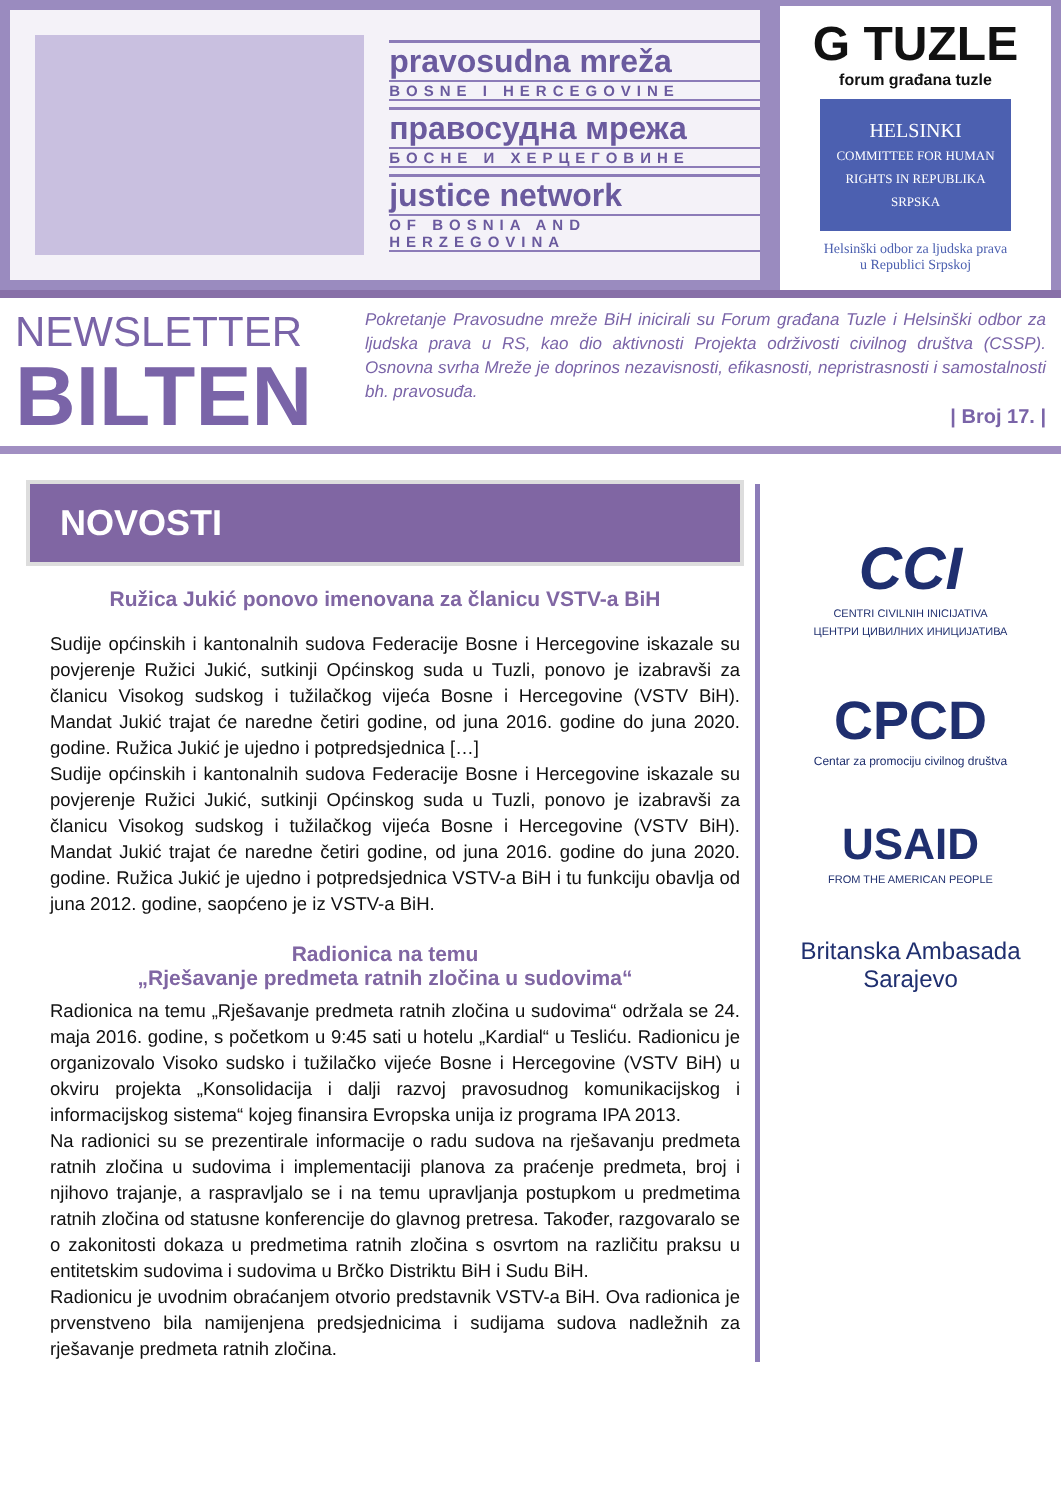pravosudna mreža
BOSNE I HERCEGOVINE
правосудна мрежа
БОСНЕ И ХЕРЦЕГОВИНЕ
justice network
OF BOSNIA AND HERZEGOVINA
G TUZLE
forum građana tuzle
HELSINKI
COMMITTEE FOR HUMAN RIGHTS IN REPUBLIKA SRPSKA
Helsinški odbor za ljudska prava
u Republici Srpskoj
NEWSLETTER
BILTEN
Pokretanje Pravosudne mreže BiH inicirali su Forum građana Tuzle i Helsinški odbor za ljudska prava u RS, kao dio aktivnosti Projekta održivosti civilnog društva (CSSP). Osnovna svrha Mreže je doprinos nezavisnosti, efikasnosti, nepristrasnosti i samostalnosti bh. pravosuđa.
| Broj 17. |
NOVOSTI
Ružica Jukić ponovo imenovana za članicu VSTV-a BiH
Sudije općinskih i kantonalnih sudova Federacije Bosne i Hercegovine iskazale su povjerenje Ružici Jukić, sutkinji Općinskog suda u Tuzli, ponovo je izabravši za članicu Visokog sudskog i tužilačkog vijeća Bosne i Hercegovine (VSTV BiH). Mandat Jukić trajat će naredne četiri godine, od juna 2016. godine do juna 2020. godine. Ružica Jukić je ujedno i potpredsjednica […]
Sudije općinskih i kantonalnih sudova Federacije Bosne i Hercegovine iskazale su povjerenje Ružici Jukić, sutkinji Općinskog suda u Tuzli, ponovo je izabravši za članicu Visokog sudskog i tužilačkog vijeća Bosne i Hercegovine (VSTV BiH). Mandat Jukić trajat će naredne četiri godine, od juna 2016. godine do juna 2020. godine. Ružica Jukić je ujedno i potpredsjednica VSTV-a BiH i tu funkciju obavlja od juna 2012. godine, saopćeno je iz VSTV-a BiH.
Radionica na temu
„Rješavanje predmeta ratnih zločina u sudovima“
Radionica na temu „Rješavanje predmeta ratnih zločina u sudovima“ održala se 24. maja 2016. godine, s početkom u 9:45 sati u hotelu „Kardial“ u Tesliću. Radionicu je organizovalo Visoko sudsko i tužilačko vijeće Bosne i Hercegovine (VSTV BiH) u okviru projekta „Konsolidacija i dalji razvoj pravosudnog komunikacijskog i informacijskog sistema“ kojeg finansira Evropska unija iz programa IPA 2013.
Na radionici su se prezentirale informacije o radu sudova na rješavanju predmeta ratnih zločina u sudovima i implementaciji planova za praćenje predmeta, broj i njihovo trajanje, a raspravljalo se i na temu upravljanja postupkom u predmetima ratnih zločina od statusne konferencije do glavnog pretresa. Također, razgovaralo se o zakonitosti dokaza u predmetima ratnih zločina s osvrtom na različitu praksu u entitetskim sudovima i sudovima u Brčko Distriktu BiH i Sudu BiH.
Radionicu je uvodnim obraćanjem otvorio predstavnik VSTV-a BiH. Ova radionica je prvenstveno bila namijenjena predsjednicima i sudijama sudova nadležnih za rješavanje predmeta ratnih zločina.
CCI
CENTRI CIVILNIH INICIJATIVA
ЦЕНТРИ ЦИВИЛНИХ ИНИЦИЈАТИВА
CPCD
Centar za promociju civilnog društva
USAID
FROM THE AMERICAN PEOPLE
Britanska Ambasada
Sarajevo